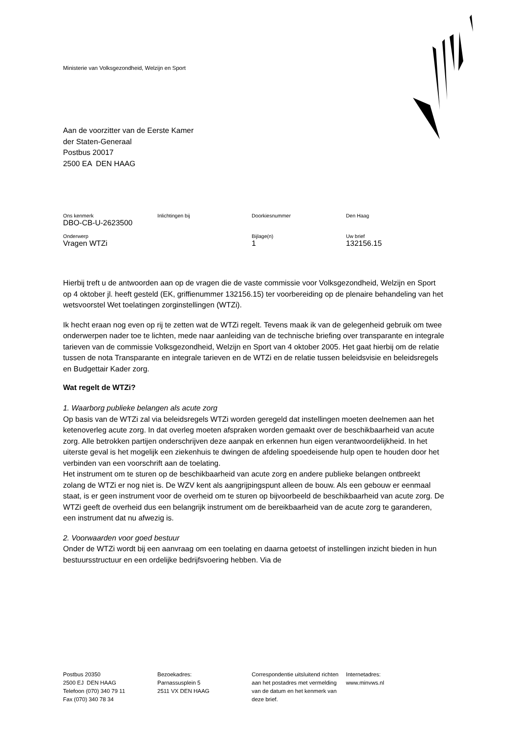Ministerie van Volksgezondheid, Welzijn en Sport
Aan de voorzitter van de Eerste Kamer
der Staten-Generaal
Postbus 20017
2500 EA DEN HAAG
| Ons kenmerk | Inlichtingen bij | Doorkiesnummer | Den Haag |
| DBO-CB-U-2623500 | | | |
| Onderwerp | | Bijlage(n) | Uw brief |
| Vragen WTZi | | 1 | 132156.15 |
Hierbij treft u de antwoorden aan op de vragen die de vaste commissie voor Volksgezondheid, Welzijn en Sport op 4 oktober jl. heeft gesteld (EK, griffienummer 132156.15) ter voorbereiding op de plenaire behandeling van het wetsvoorstel Wet toelatingen zorginstellingen (WTZi).
Ik hecht eraan nog even op rij te zetten wat de WTZi regelt. Tevens maak ik van de gelegenheid gebruik om twee onderwerpen nader toe te lichten, mede naar aanleiding van de technische briefing over transparante en integrale tarieven van de commissie Volksgezondheid, Welzijn en Sport van 4 oktober 2005. Het gaat hierbij om de relatie tussen de nota Transparante en integrale tarieven en de WTZi en de relatie tussen beleidsvisie en beleidsregels en Budgettair Kader zorg.
Wat regelt de WTZi?
1. Waarborg publieke belangen als acute zorg
Op basis van de WTZi zal via beleidsregels WTZi worden geregeld dat instellingen moeten deelnemen aan het ketenoverleg acute zorg. In dat overleg moeten afspraken worden gemaakt over de beschikbaarheid van acute zorg. Alle betrokken partijen onderschrijven deze aanpak en erkennen hun eigen verantwoordelijkheid. In het uiterste geval is het mogelijk een ziekenhuis te dwingen de afdeling spoedeisende hulp open te houden door het verbinden van een voorschrift aan de toelating.
Het instrument om te sturen op de beschikbaarheid van acute zorg en andere publieke belangen ontbreekt zolang de WTZi er nog niet is. De WZV kent als aangrijpingspunt alleen de bouw. Als een gebouw er eenmaal staat, is er geen instrument voor de overheid om te sturen op bijvoorbeeld de beschikbaarheid van acute zorg. De WTZi geeft de overheid dus een belangrijk instrument om de bereikbaarheid van de acute zorg te garanderen, een instrument dat nu afwezig is.
2. Voorwaarden voor goed bestuur
Onder de WTZi wordt bij een aanvraag om een toelating en daarna getoetst of instellingen inzicht bieden in hun bestuursstructuur en een ordelijke bedrijfsvoering hebben. Via de
| Postbus 20350 2500 EJ DEN HAAG Telefoon (070) 340 79 11 Fax (070) 340 78 34 | Bezoekadres: Parnassusplein 5 2511 VX DEN HAAG | Correspondentie uitsluitend richten aan het postadres met vermelding van de datum en het kenmerk van deze brief. | Internetadres: www.minvws.nl |